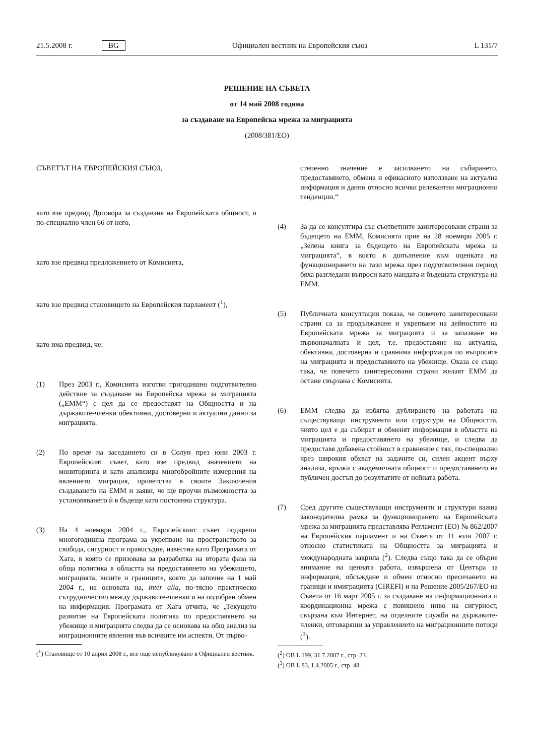21.5.2008 г. BG Официален вестник на Европейския съюз L 131/7
РЕШЕНИЕ НА СЪВЕТА
от 14 май 2008 година
за създаване на Европейска мрежа за миграцията
(2008/381/ЕО)
СЪВЕТЪТ НА ЕВРОПЕЙСКИЯ СЪЮЗ,
като взе предвид Договора за създаване на Европейската общност, и по-специално член 66 от него,
като взе предвид предложението от Комисията,
като взе предвид становището на Европейския парламент (<sup>1</sup>),
като има предвид, че:
(1) През 2003 г., Комисията изготви тригодишно подготвително действие за създаване на Европейска мрежа за миграцията („ЕММ“) с цел да се предоставят на Общността и на държавите-членки обективни, достоверни и актуални данни за миграцията.
(2) По време на заседанието си в Солун през юни 2003 г. Европейският съвет, като взе предвид значението на мониторинга и като анализира многобройните измерения на явлението миграция, приветства в своите Заключения създаването на ЕММ и заяви, че ще проучи възможността за установяването ѝ в бъдеще като постоянна структура.
(3) На 4 ноември 2004 г., Европейският съвет подкрепи многогодишна програма за укрепване на пространството за свобода, сигурност и правосъдие, известна като Програмата от Хага, в която се призовава за разработка на втората фаза на обща политика в областта на предоставянето на убежището, миграцията, визите и границите, която да започне на 1 май 2004 г., на основата на, inter alia, по-тясно практическо сътрудничество между държавите-членки и на подобрен обмен на информация. Програмата от Хага отчита, че „Текущото развитие на Европейската политика по предоставянето на убежище и миграцията следва да се основава на общ анализ на миграционните явления във всичките им аспекти. От първо-
(<sup>1</sup>) Становище от 10 април 2008 г., все още непубликувано в Официален вестник.
степенно значение е засилването на събирането, предоставянето, обмена и ефикасното използване на актуална информация и данни относно всички релевантни миграционни тенденции.“
(4) За да се консултира със съответните заинтересовани страни за бъдещето на ЕММ, Комисията прие на 28 ноември 2005 г. „Зелена книга за бъдещето на Европейската мрежа за миграцията“, в която в допълнение към оценката на функционирането на тази мрежа през подготвителния период бяха разгледани въпроси като мандата и бъдещата структура на ЕММ.
(5) Публичната консултация показа, че повечето заинтересовани страни са за продължаване и укрепване на дейностите на Европейската мрежа за миграцията и за запазване на първоначалната ѝ цел, т.е. предоставяне на актуална, обективна, достоверна и сравнима информация по въпросите на миграцията и предоставянето на убежище. Оказа се също така, че повечето заинтересовани страни желаят ЕММ да остане свързана с Комисията.
(6) ЕММ следва да избягва дублирането на работата на съществуващи инструменти или структури на Общността, чиято цел е да събират и обменят информация в областта на миграцията и предоставянето на убежище, и следва да предоставя добавена стойност в сравнение с тях, по-специално чрез широкия обхват на задачите си, силен акцент върху анализа, връзки с академичната общност и предоставянето на публичен достъп до резултатите от нейната работа.
(7) Сред другите съществуващи инструменти и структури важна законодателна рамка за функционирането на Европейската мрежа за миграцията представлява Регламент (ЕО) № 862/2007 на Европейския парламент и на Съвета от 11 юли 2007 г. относно статистиката на Общността за миграцията и международната закрила (<sup>2</sup>). Следва също така да се обърне внимание на ценната работа, извършена от Центъра за информация, обсъждане и обмен относно пресичането на граници и имиграцията (CIREFI) и на Решение 2005/267/ЕО на Съвета от 16 март 2005 г. за създаване на информационната и координационна мрежа с повишено ниво на сигурност, свързана към Интернет, на отделните служби на държавите-членки, отговарящи за управлението на миграционните потоци (<sup>3</sup>).
(<sup>2</sup>) ОВ L 199, 31.7.2007 г., стр. 23.
(<sup>3</sup>) ОВ L 83, 1.4.2005 г., стр. 48.